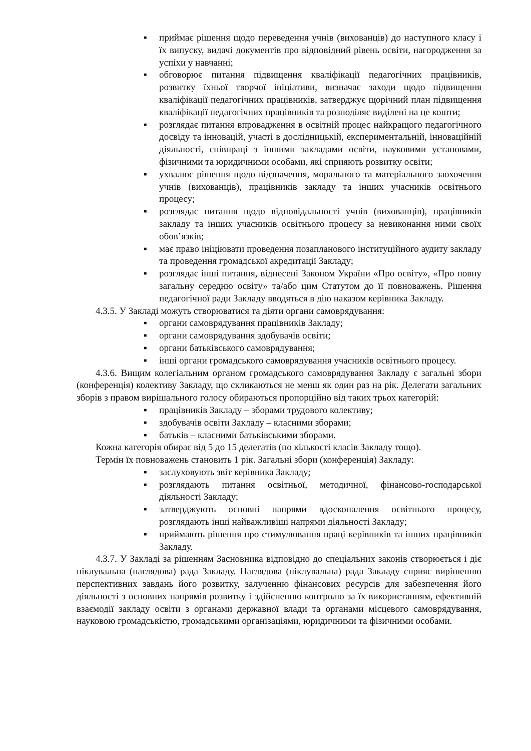▪ приймає рішення щодо переведення учнів (вихованців) до наступного класу і їх випуску, видачі документів про відповідний рівень освіти, нагородження за успіхи у навчанні;
▪ обговорює питання підвищення кваліфікації педагогічних працівників, розвитку їхньої творчої ініціативи, визначає заходи щодо підвищення кваліфікації педагогічних працівників, затверджує щорічний план підвищення кваліфікації педагогічних працівників та розподіляє виділені на це кошти;
▪ розглядає питання впровадження в освітній процес найкращого педагогічного досвіду та інновацій, участі в дослідницькій, експериментальній, інноваційній діяльності, співпраці з іншими закладами освіти, науковими установами, фізичними та юридичними особами, які сприяють розвитку освіти;
▪ ухвалює рішення щодо відзначення, морального та матеріального заохочення учнів (вихованців), працівників закладу та інших учасників освітнього процесу;
▪ розглядає питання щодо відповідальності учнів (вихованців), працівників закладу та інших учасників освітнього процесу за невиконання ними своїх обов’язків;
▪ має право ініціювати проведення позапланового інституційного аудиту закладу та проведення громадської акредитації Закладу;
▪ розглядає інші питання, віднесені Законом України «Про освіту», «Про повну загальну середню освіту» та/або цим Статутом до її повноважень. Рішення педагогічної ради Закладу вводяться в дію наказом керівника Закладу.
4.3.5. У Закладі можуть створюватися та діяти органи самоврядування:
▪ органи самоврядування працівників Закладу;
▪ органи самоврядування здобувачів освіти;
▪ органи батьківського самоврядування;
▪ інші органи громадського самоврядування учасників освітнього процесу.
4.3.6. Вищим колегіальним органом громадського самоврядування Закладу є загальні збори (конференція) колективу Закладу, що скликаються не менш як один раз на рік. Делегати загальних зборів з правом вирішального голосу обираються пропорційно від таких трьох категорій:
▪ працівників Закладу – зборами трудового колективу;
▪ здобувачів освіти Закладу – класними зборами;
▪ батьків – класними батьківськими зборами.
Кожна категорія обирає від 5 до 15 делегатів (по кількості класів Закладу тощо).
Термін їх повноважень становить 1 рік. Загальні збори (конференція) Закладу:
▪ заслуховують звіт керівника Закладу;
▪ розглядають питання освітньої, методичної, фінансово-господарської діяльності Закладу;
▪ затверджують основні напрями вдосконалення освітнього процесу, розглядають інші найважливіші напрями діяльності Закладу;
▪ приймають рішення про стимулювання праці керівників та інших працівників Закладу.
4.3.7. У Закладі за рішенням Засновника відповідно до спеціальних законів створюється і діє піклувальна (наглядова) рада Закладу. Наглядова (піклувальна) рада Закладу сприяє вирішенню перспективних завдань його розвитку, залученню фінансових ресурсів для забезпечення його діяльності з основних напрямів розвитку і здійсненню контролю за їх використанням, ефективній взаємодії закладу освіти з органами державної влади та органами місцевого самоврядування, науковою громадськістю, громадськими організаціями, юридичними та фізичними особами.